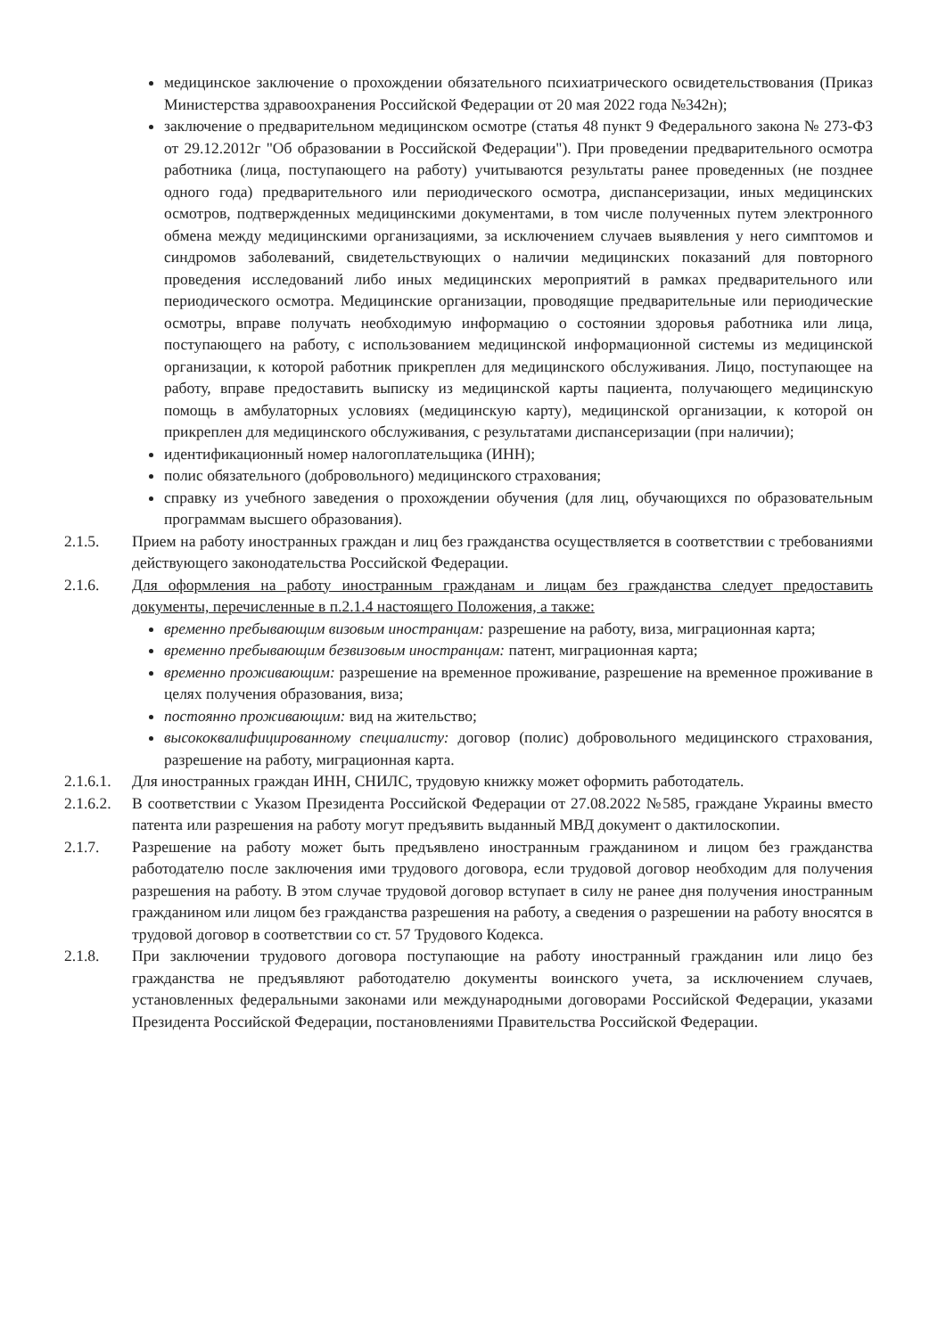медицинское заключение о прохождении обязательного психиатрического освидетельствования (Приказ Министерства здравоохранения Российской Федерации от 20 мая 2022 года №342н);
заключение о предварительном медицинском осмотре (статья 48 пункт 9 Федерального закона № 273-ФЗ от 29.12.2012г "Об образовании в Российской Федерации"). При проведении предварительного осмотра работника (лица, поступающего на работу) учитываются результаты ранее проведенных (не позднее одного года) предварительного или периодического осмотра, диспансеризации, иных медицинских осмотров, подтвержденных медицинскими документами, в том числе полученных путем электронного обмена между медицинскими организациями, за исключением случаев выявления у него симптомов и синдромов заболеваний, свидетельствующих о наличии медицинских показаний для повторного проведения исследований либо иных медицинских мероприятий в рамках предварительного или периодического осмотра. Медицинские организации, проводящие предварительные или периодические осмотры, вправе получать необходимую информацию о состоянии здоровья работника или лица, поступающего на работу, с использованием медицинской информационной системы из медицинской организации, к которой работник прикреплен для медицинского обслуживания. Лицо, поступающее на работу, вправе предоставить выписку из медицинской карты пациента, получающего медицинскую помощь в амбулаторных условиях (медицинскую карту), медицинской организации, к которой он прикреплен для медицинского обслуживания, с результатами диспансеризации (при наличии);
идентификационный номер налогоплательщика (ИНН);
полис обязательного (добровольного) медицинского страхования;
справку из учебного заведения о прохождении обучения (для лиц, обучающихся по образовательным программам высшего образования).
2.1.5. Прием на работу иностранных граждан и лиц без гражданства осуществляется в соответствии с требованиями действующего законодательства Российской Федерации.
2.1.6. Для оформления на работу иностранным гражданам и лицам без гражданства следует предоставить документы, перечисленные в п.2.1.4 настоящего Положения, а также:
временно пребывающим визовым иностранцам: разрешение на работу, виза, миграционная карта;
временно пребывающим безвизовым иностранцам: патент, миграционная карта;
временно проживающим: разрешение на временное проживание, разрешение на временное проживание в целях получения образования, виза;
постоянно проживающим: вид на жительство;
высококвалифицированному специалисту: договор (полис) добровольного медицинского страхования, разрешение на работу, миграционная карта.
2.1.6.1. Для иностранных граждан ИНН, СНИЛС, трудовую книжку может оформить работодатель.
2.1.6.2. В соответствии с Указом Президента Российской Федерации от 27.08.2022 №585, граждане Украины вместо патента или разрешения на работу могут предъявить выданный МВД документ о дактилоскопии.
2.1.7. Разрешение на работу может быть предъявлено иностранным гражданином и лицом без гражданства работодателю после заключения ими трудового договора, если трудовой договор необходим для получения разрешения на работу. В этом случае трудовой договор вступает в силу не ранее дня получения иностранным гражданином или лицом без гражданства разрешения на работу, а сведения о разрешении на работу вносятся в трудовой договор в соответствии со ст. 57 Трудового Кодекса.
2.1.8. При заключении трудового договора поступающие на работу иностранный гражданин или лицо без гражданства не предъявляют работодателю документы воинского учета, за исключением случаев, установленных федеральными законами или международными договорами Российской Федерации, указами Президента Российской Федерации, постановлениями Правительства Российской Федерации.